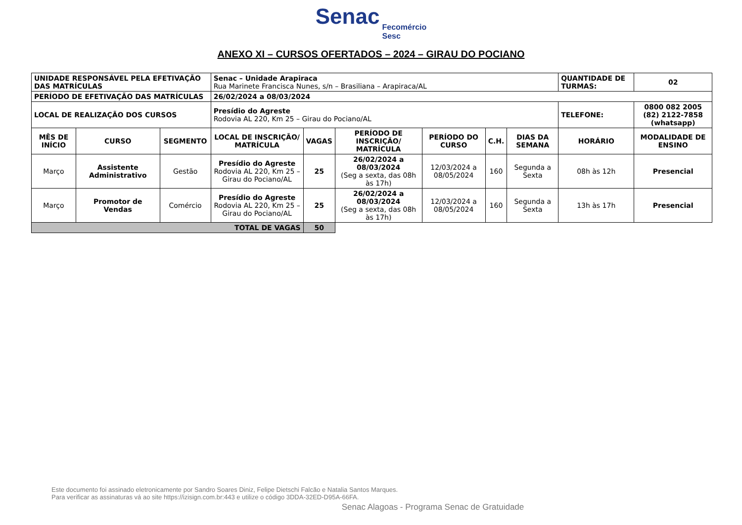Senac Fecomércio
Sesc
ANEXO XI – CURSOS OFERTADOS – 2024 – GIRAU DO POCIANO
| UNIDADE RESPONSÁVEL PELA EFETIVAÇÃO DAS MATRÍCULAS | | | Senac – Unidade Arapiraca Rua Marinete Francisca Nunes, s/n – Brasiliana – Arapiraca/AL | | | | | | QUANTIDADE DE TURMAS: | 02 |
| PERÍODO DE EFETIVAÇÃO DAS MATRÍCULAS | | | 26/02/2024 a 08/03/2024 | | | | | | | |
| LOCAL DE REALIZAÇÃO DOS CURSOS | | | Presídio do Agreste Rodovia AL 220, Km 25 – Girau do Pociano/AL | | | | | | TELEFONE: | 0800 082 2005 (82) 2122-7858 (whatsapp) |
| MÊS DE INÍCIO | CURSO | SEGMENTO | LOCAL DE INSCRIÇÃO/ MATRÍCULA | VAGAS | PERÍODO DE INSCRIÇÃO/ MATRÍCULA | PERÍODO DO CURSO | C.H. | DIAS DA SEMANA | HORÁRIO | MODALIDADE DE ENSINO |
| Março | Assistente Administrativo | Gestão | Presídio do Agreste Rodovia AL 220, Km 25 – Girau do Pociano/AL | 25 | 26/02/2024 a 08/03/2024 (Seg a sexta, das 08h às 17h) | 12/03/2024 a 08/05/2024 | 160 | Segunda a Sexta | 08h às 12h | Presencial |
| Março | Promotor de Vendas | Comércio | Presídio do Agreste Rodovia AL 220, Km 25 – Girau do Pociano/AL | 25 | 26/02/2024 a 08/03/2024 (Seg a sexta, das 08h às 17h) | 12/03/2024 a 08/05/2024 | 160 | Segunda a Sexta | 13h às 17h | Presencial |
| TOTAL DE VAGAS | | | | 50 | | | | | | |
Este documento foi assinado eletronicamente por Sandro Soares Diniz, Felipe Dietschi Falcão e Natalia Santos Marques.
Para verificar as assinaturas vá ao site https://izisign.com.br:443 e utilize o código 3DDA-32ED-D95A-66FA.
Senac Alagoas - Programa Senac de Gratuidade